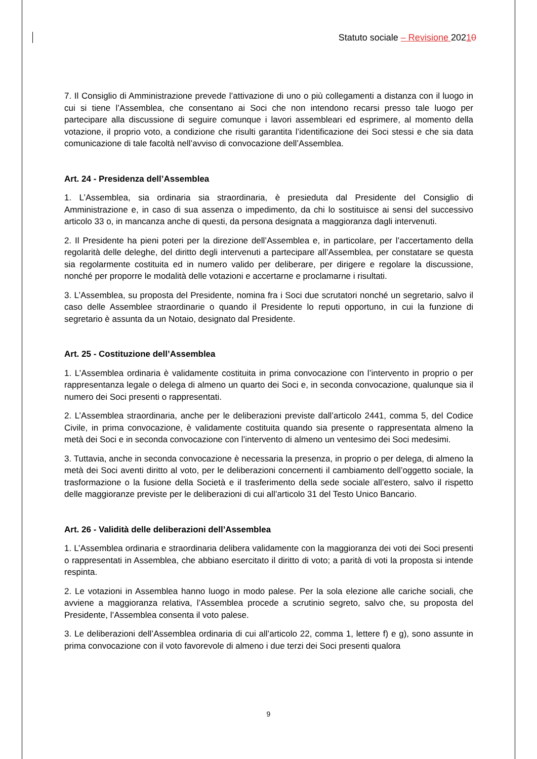Statuto sociale – Revisione 20210
7. Il Consiglio di Amministrazione prevede l’attivazione di uno o più collegamenti a distanza con il luogo in cui si tiene l’Assemblea, che consentano ai Soci che non intendono recarsi presso tale luogo per partecipare alla discussione di seguire comunque i lavori assembleari ed esprimere, al momento della votazione, il proprio voto, a condizione che risulti garantita l’identificazione dei Soci stessi e che sia data comunicazione di tale facoltà nell’avviso di convocazione dell’Assemblea.
Art. 24 - Presidenza dell’Assemblea
1. L’Assemblea, sia ordinaria sia straordinaria, è presieduta dal Presidente del Consiglio di Amministrazione e, in caso di sua assenza o impedimento, da chi lo sostituisce ai sensi del successivo articolo 33 o, in mancanza anche di questi, da persona designata a maggioranza dagli intervenuti.
2. Il Presidente ha pieni poteri per la direzione dell’Assemblea e, in particolare, per l’accertamento della regolarità delle deleghe, del diritto degli intervenuti a partecipare all’Assemblea, per constatare se questa sia regolarmente costituita ed in numero valido per deliberare, per dirigere e regolare la discussione, nonché per proporre le modalità delle votazioni e accertarne e proclamarne i risultati.
3. L’Assemblea, su proposta del Presidente, nomina fra i Soci due scrutatori nonché un segretario, salvo il caso delle Assemblee straordinarie o quando il Presidente lo reputi opportuno, in cui la funzione di segretario è assunta da un Notaio, designato dal Presidente.
Art. 25 - Costituzione dell’Assemblea
1. L’Assemblea ordinaria è validamente costituita in prima convocazione con l’intervento in proprio o per rappresentanza legale o delega di almeno un quarto dei Soci e, in seconda convocazione, qualunque sia il numero dei Soci presenti o rappresentati.
2. L’Assemblea straordinaria, anche per le deliberazioni previste dall’articolo 2441, comma 5, del Codice Civile, in prima convocazione, è validamente costituita quando sia presente o rappresentata almeno la metà dei Soci e in seconda convocazione con l’intervento di almeno un ventesimo dei Soci medesimi.
3. Tuttavia, anche in seconda convocazione è necessaria la presenza, in proprio o per delega, di almeno la metà dei Soci aventi diritto al voto, per le deliberazioni concernenti il cambiamento dell’oggetto sociale, la trasformazione o la fusione della Società e il trasferimento della sede sociale all’estero, salvo il rispetto delle maggioranze previste per le deliberazioni di cui all’articolo 31 del Testo Unico Bancario.
Art. 26 - Validità delle deliberazioni dell’Assemblea
1. L’Assemblea ordinaria e straordinaria delibera validamente con la maggioranza dei voti dei Soci presenti o rappresentati in Assemblea, che abbiano esercitato il diritto di voto; a parità di voti la proposta si intende respinta.
2. Le votazioni in Assemblea hanno luogo in modo palese. Per la sola elezione alle cariche sociali, che avviene a maggioranza relativa, l’Assemblea procede a scrutinio segreto, salvo che, su proposta del Presidente, l’Assemblea consenta il voto palese.
3. Le deliberazioni dell’Assemblea ordinaria di cui all’articolo 22, comma 1, lettere f) e g), sono assunte in prima convocazione con il voto favorevole di almeno i due terzi dei Soci presenti qualora
9